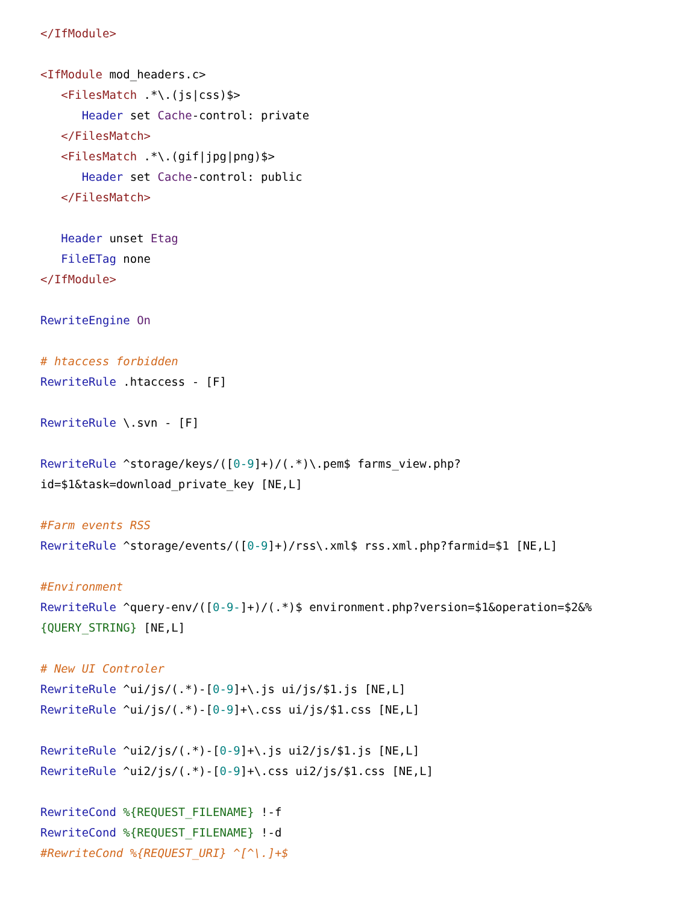</IfModule>

<IfModule mod_headers.c>
   <FilesMatch .*\.(js|css)$>
      Header set Cache-control: private
   </FilesMatch>
   <FilesMatch .*\.(gif|jpg|png)$>
      Header set Cache-control: public
   </FilesMatch>

   Header unset Etag
   FileETag none
</IfModule>

RewriteEngine On

# htaccess forbidden
RewriteRule .htaccess - [F]

RewriteRule \.svn - [F]

RewriteRule ^storage/keys/([0-9]+)/(.*)\.pem$ farms_view.php?
id=$1&task=download_private_key [NE,L]

#Farm events RSS
RewriteRule ^storage/events/([0-9]+)/rss\.xml$ rss.xml.php?farmid=$1 [NE,L]

#Environment
RewriteRule ^query-env/([0-9-]+)/(.*)$ environment.php?version=$1&operation=$2&%
{QUERY_STRING} [NE,L]

# New UI Controler
RewriteRule ^ui/js/(.*)-[0-9]+\.js ui/js/$1.js [NE,L]
RewriteRule ^ui/js/(.*)-[0-9]+\.css ui/js/$1.css [NE,L]

RewriteRule ^ui2/js/(.*)-[0-9]+\.js ui2/js/$1.js [NE,L]
RewriteRule ^ui2/js/(.*)-[0-9]+\.css ui2/js/$1.css [NE,L]

RewriteCond %{REQUEST_FILENAME} !-f
RewriteCond %{REQUEST_FILENAME} !-d
#RewriteCond %{REQUEST_URI} ^[^\.]+$